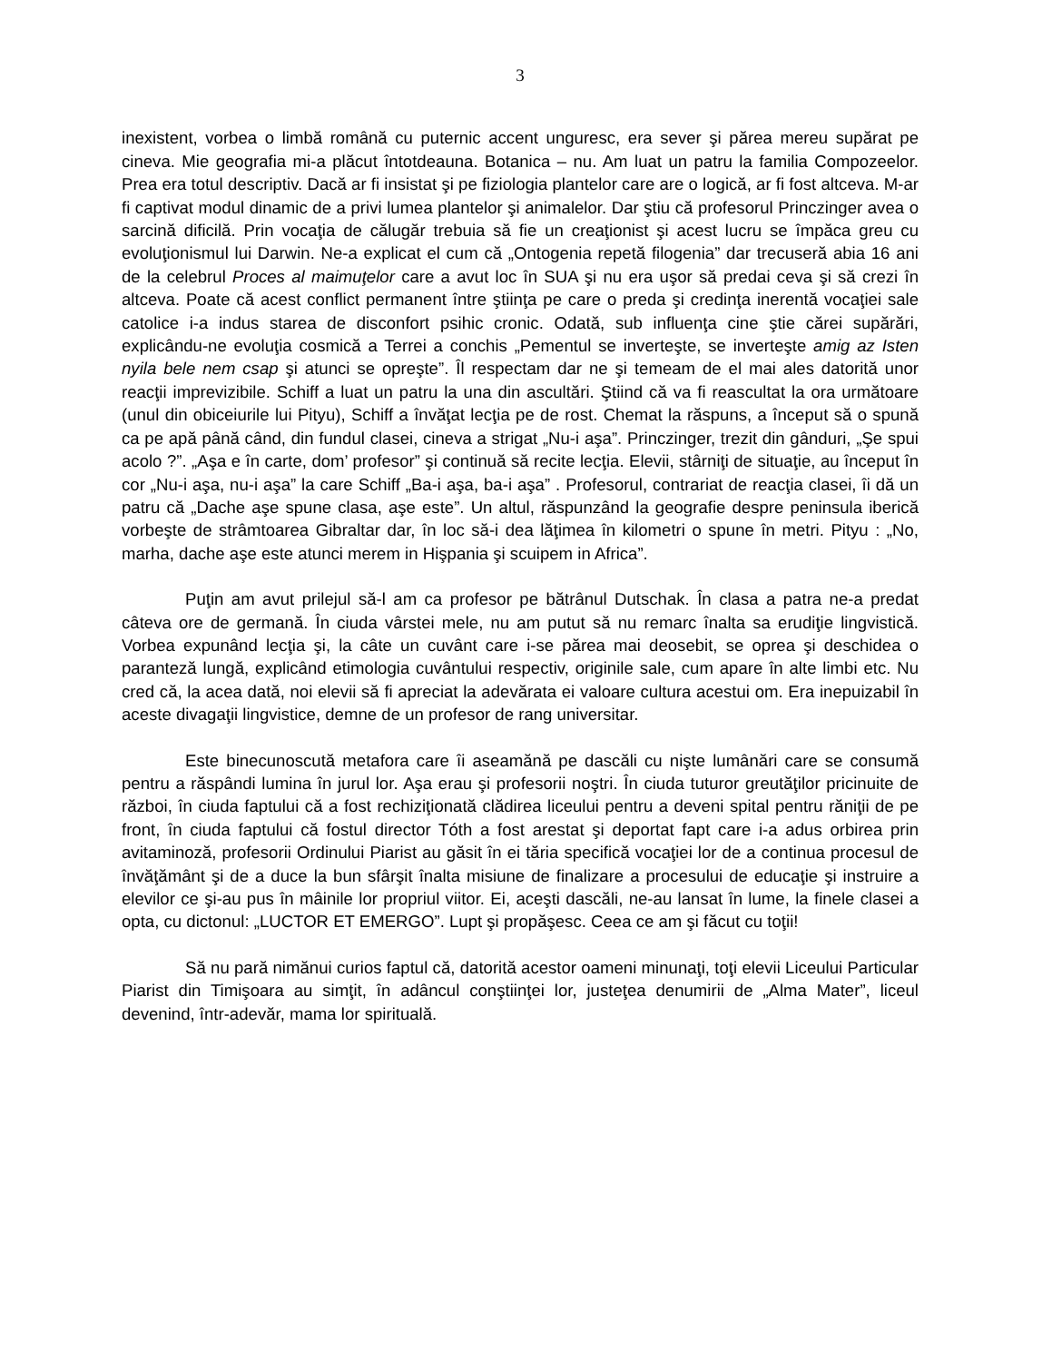3
inexistent, vorbea o limbă română cu puternic accent unguresc, era sever şi părea mereu supărat pe cineva. Mie geografia mi-a plăcut întotdeauna. Botanica – nu. Am luat un patru la familia Compozeelor. Prea era totul descriptiv. Dacă ar fi insistat şi pe fiziologia plantelor care are o logică, ar fi fost altceva. M-ar fi captivat modul dinamic de a privi lumea plantelor şi animalelor. Dar ştiu că profesorul Princzinger avea o sarcină dificilă. Prin vocaţia de călugăr trebuia să fie un creaţionist şi acest lucru se împăca greu cu evoluţionismul lui Darwin. Ne-a explicat el cum că „Ontogenia repetă filogenia” dar trecuseră abia 16 ani de la celebrul Proces al maimuţelor care a avut loc în SUA şi nu era uşor să predai ceva şi să crezi în altceva. Poate că acest conflict permanent între ştiinţa pe care o preda şi credinţa inerentă vocaţiei sale catolice i-a indus starea de disconfort psihic cronic. Odată, sub influenţa cine ştie cărei supărări, explicându-ne evoluţia cosmică a Terrei a conchis „Pementul se inverteşte, se inverteşte amig az Isten nyila bele nem csap şi atunci se opreşte”. Îl respectam dar ne şi temeam de el mai ales datorită unor reacţii imprevizibile. Schiff a luat un patru la una din ascultări. Ştiind că va fi reascultat la ora următoare (unul din obiceiurile lui Pityu), Schiff a învăţat lecţia pe de rost. Chemat la răspuns, a început să o spună ca pe apă până când, din fundul clasei, cineva a strigat „Nu-i aşa”. Princzinger, trezit din gânduri, „Şe spui acolo ?”. „Aşa e în carte, dom’ profesor” şi continuă să recite lecţia. Elevii, stârniţi de situaţie, au început în cor „Nu-i aşa, nu-i aşa” la care Schiff „Ba-i aşa, ba-i aşa” . Profesorul, contrariat de reacţia clasei, îi dă un patru că „Dache aşe spune clasa, aşe este”. Un altul, răspunzând la geografie despre peninsula iberică vorbeşte de strâmtoarea Gibraltar dar, în loc să-i dea lăţimea în kilometri o spune în metri. Pityu : „No, marha, dache aşe este atunci merem in Hişpania şi scuipem in Africa”.
Puţin am avut prilejul să-l am ca profesor pe bătrânul Dutschak. În clasa a patra ne-a predat câteva ore de germană. În ciuda vârstei mele, nu am putut să nu remarc înalta sa erudiţie lingvistică. Vorbea expunând lecţia şi, la câte un cuvânt care i-se părea mai deosebit, se oprea şi deschidea o paranteză lungă, explicând etimologia cuvântului respectiv, originile sale, cum apare în alte limbi etc. Nu cred că, la acea dată, noi elevii să fi apreciat la adevărata ei valoare cultura acestui om. Era inepuizabil în aceste divagaţii lingvistice, demne de un profesor de rang universitar.
Este binecunoscută metafora care îi aseamănă pe dascăli cu nişte lumânări care se consumă pentru a răspândi lumina în jurul lor. Aşa erau şi profesorii noştri. În ciuda tuturor greutăţilor pricinuite de război, în ciuda faptului că a fost rechiziţionată clădirea liceului pentru a deveni spital pentru răniţii de pe front, în ciuda faptului că fostul director Tóth a fost arestat şi deportat fapt care i-a adus orbirea prin avitaminoză, profesorii Ordinului Piarist au găsit în ei tăria specifică vocaţiei lor de a continua procesul de învăţământ şi de a duce la bun sfârşit înalta misiune de finalizare a procesului de educaţie şi instruire a elevilor ce şi-au pus în mâinile lor propriul viitor. Ei, aceşti dascăli, ne-au lansat în lume, la finele clasei a opta, cu dictonul: „LUCTOR ET EMERGO”. Lupt şi propăşesc. Ceea ce am şi făcut cu toţii!
Să nu pară nimănui curios faptul că, datorită acestor oameni minunaţi, toţi elevii Liceului Particular Piarist din Timişoara au simţit, în adâncul conştiinţei lor, justeţea denumirii de „Alma Mater”, liceul devenind, într-adevăr, mama lor spirituală.